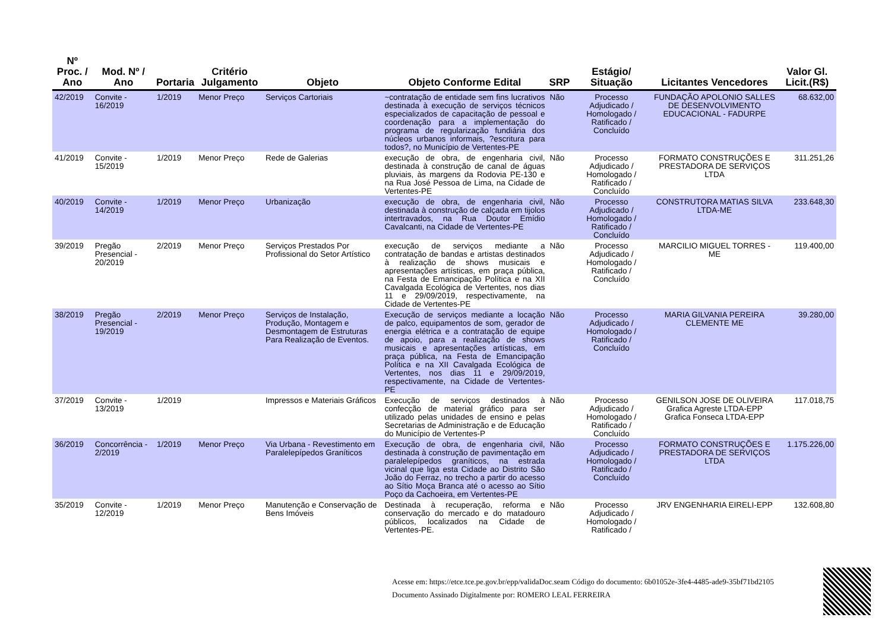| Nº Proc. / Ano | Mod. Nº / Ano | Portaria | Critério Julgamento | Objeto | Objeto Conforme Edital | SRP | Estágio/ Situação | Licitantes Vencedores | Valor Gl. Licit.(R$) |
| --- | --- | --- | --- | --- | --- | --- | --- | --- | --- |
| 42/2019 | Convite - 16/2019 | 1/2019 | Menor Preço | Serviços Cartoriais | ~contratação de entidade sem fins lucrativos destinada à execução de serviços técnicos especializados de capacitação de pessoal e coordenação para a implementação do programa de regularização fundiária dos núcleos urbanos informais, ?escritura para todos?, no Município de Vertentes-PE | Não | Processo Adjudicado / Homologado / Ratificado / Concluído | FUNDAÇÃO APOLONIO SALLES DE DESENVOLVIMENTO EDUCACIONAL - FADURPE | 68.632,00 |
| 41/2019 | Convite - 15/2019 | 1/2019 | Menor Preço | Rede de Galerias | execução de obra, de engenharia civil, destinada à construção de canal de águas pluviais, às margens da Rodovia PE-130 e na Rua José Pessoa de Lima, na Cidade de Vertentes-PE | Não | Processo Adjudicado / Homologado / Ratificado / Concluído | FORMATO CONSTRUÇÕES E PRESTADORA DE SERVIÇOS LTDA | 311.251,26 |
| 40/2019 | Convite - 14/2019 | 1/2019 | Menor Preço | Urbanização | execução de obra, de engenharia civil, destinada à construção de calçada em tijolos intertravados, na Rua Doutor Emídio Cavalcanti, na Cidade de Vertentes-PE | Não | Processo Adjudicado / Homologado / Ratificado / Concluído | CONSTRUTORA MATIAS SILVA LTDA-ME | 233.648,30 |
| 39/2019 | Pregão Presencial - 20/2019 | 2/2019 | Menor Preço | Serviços Prestados Por Profissional do Setor Artístico | execução de serviços mediante a contratação de bandas e artistas destinados à realização de shows musicais e apresentações artísticas, em praça pública, na Festa de Emancipação Política e na XII Cavalgada Ecológica de Vertentes, nos dias 11 e 29/09/2019, respectivamente, na Cidade de Vertentes-PE | Não | Processo Adjudicado / Homologado / Ratificado / Concluído | MARCILIO MIGUEL TORRES - ME | 119.400,00 |
| 38/2019 | Pregão Presencial - 19/2019 | 2/2019 | Menor Preço | Serviços de Instalação, Produção, Montagem e Desmontagem de Estruturas Para Realização de Eventos. | Execução de serviços mediante a locação de palco, equipamentos de som, gerador de energia elétrica e a contratação de equipe de apoio, para a realização de shows musicais e apresentações artísticas, em praça pública, na Festa de Emancipação Política e na XII Cavalgada Ecológica de Vertentes, nos dias 11 e 29/09/2019, respectivamente, na Cidade de Vertentes-PE | Não | Processo Adjudicado / Homologado / Ratificado / Concluído | MARIA GILVANIA PEREIRA CLEMENTE ME | 39.280,00 |
| 37/2019 | Convite - 13/2019 | 1/2019 | | Impressos e Materiais Gráficos | Execução de serviços destinados à confecção de material gráfico para ser utilizado pelas unidades de ensino e pelas Secretarias de Administração e de Educação do Município de Vertentes-P | Não | Processo Adjudicado / Homologado / Ratificado / Concluído | GENILSON JOSE DE OLIVEIRA Grafica Agreste LTDA-EPP Grafica Fonseca LTDA-EPP | 117.018,75 |
| 36/2019 | Concorrência - 2/2019 | 1/2019 | Menor Preço | Via Urbana - Revestimento em Paralelepípedos Graníticos | Execução de obra, de engenharia civil, destinada à construção de pavimentação em paralelepípedos graníticos, na estrada vicinal que liga esta Cidade ao Distrito São João do Ferraz, no trecho a partir do acesso ao Sítio Moça Branca até o acesso ao Sítio Poço da Cachoeira, em Vertentes-PE | Não | Processo Adjudicado / Homologado / Ratificado / Concluído | FORMATO CONSTRUÇÕES E PRESTADORA DE SERVIÇOS LTDA | 1.175.226,00 |
| 35/2019 | Convite - 12/2019 | 1/2019 | Menor Preço | Manutenção e Conservação de Bens Imóveis | Destinada à recuperação, reforma e conservação do mercado e do matadouro públicos, localizados na Cidade de Vertentes-PE. | Não | Processo Adjudicado / Homologado / Ratificado / | JRV ENGENHARIA EIRELI-EPP | 132.608,80 |
Acesse em: https://etce.tce.pe.gov.br/epp/validaDoc.seam Código do documento: 6b01052e-3fe4-4485-ade9-35bf71bd2105
Documento Assinado Digitalmente por: ROMERO LEAL FERREIRA